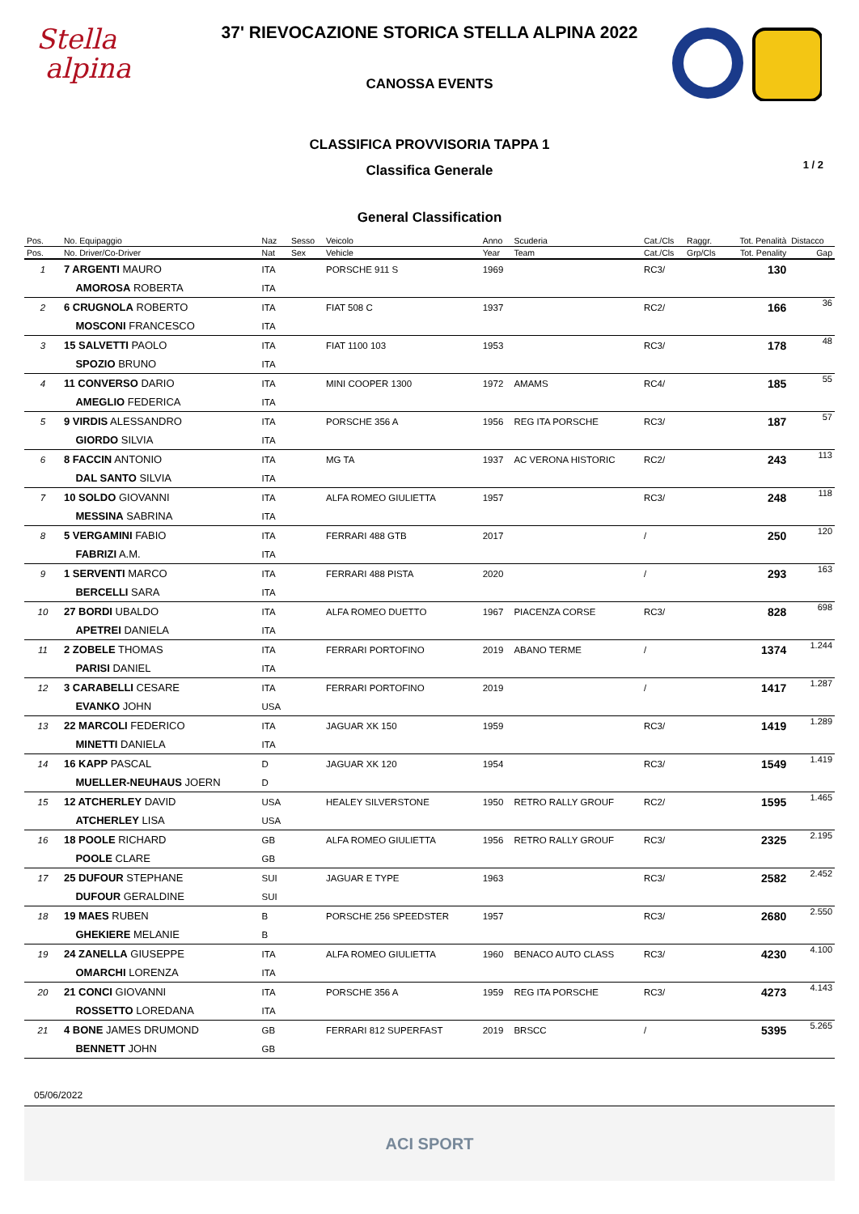Stella
alpina
37' RIEVOCAZIONE STORICA STELLA ALPINA 2022
CANOSSA EVENTS
CLASSIFICA PROVVISORIA TAPPA 1
Classifica Generale
1 / 2
General Classification
| Pos. | No. Equipaggio | Naz | Sesso | Veicolo | Anno | Scuderia | Cat./Cls | Raggr. | Tot. Penalità | Distacco |
| --- | --- | --- | --- | --- | --- | --- | --- | --- | --- | --- |
| Pos. | No. Driver/Co-Driver | Nat | Sex | Vehicle | Year | Team | Cat./Cls | Grp/Cls | Tot. Penality | Gap |
| 1 | 7 ARGENTI MAURO | ITA | | PORSCHE 911 S | 1969 | | RC3/ | | 130 | |
| | AMOROSA ROBERTA | ITA | | | | | | | | |
| 2 | 6 CRUGNOLA ROBERTO | ITA | | FIAT 508 C | 1937 | | RC2/ | | 166 | 36 |
| | MOSCONI FRANCESCO | ITA | | | | | | | | |
| 3 | 15 SALVETTI PAOLO | ITA | | FIAT 1100 103 | 1953 | | RC3/ | | 178 | 48 |
| | SPOZIO BRUNO | ITA | | | | | | | | |
| 4 | 11 CONVERSO DARIO | ITA | | MINI COOPER 1300 | 1972 | AMAMS | RC4/ | | 185 | 55 |
| | AMEGLIO FEDERICA | ITA | | | | | | | | |
| 5 | 9 VIRDIS ALESSANDRO | ITA | | PORSCHE 356 A | 1956 | REG ITA PORSCHE | RC3/ | | 187 | 57 |
| | GIORDO SILVIA | ITA | | | | | | | | |
| 6 | 8 FACCIN ANTONIO | ITA | | MG TA | 1937 | AC VERONA HISTORIC | RC2/ | | 243 | 113 |
| | DAL SANTO SILVIA | ITA | | | | | | | | |
| 7 | 10 SOLDO GIOVANNI | ITA | | ALFA ROMEO GIULIETTA | 1957 | | RC3/ | | 248 | 118 |
| | MESSINA SABRINA | ITA | | | | | | | | |
| 8 | 5 VERGAMINI FABIO | ITA | | FERRARI 488 GTB | 2017 | | / | | 250 | 120 |
| | FABRIZI A.M. | ITA | | | | | | | | |
| 9 | 1 SERVENTI MARCO | ITA | | FERRARI 488 PISTA | 2020 | | / | | 293 | 163 |
| | BERCELLI SARA | ITA | | | | | | | | |
| 10 | 27 BORDI UBALDO | ITA | | ALFA ROMEO DUETTO | 1967 | PIACENZA CORSE | RC3/ | | 828 | 698 |
| | APETREI DANIELA | ITA | | | | | | | | |
| 11 | 2 ZOBELE THOMAS | ITA | | FERRARI PORTOFINO | 2019 | ABANO TERME | / | | 1374 | 1.244 |
| | PARISI DANIEL | ITA | | | | | | | | |
| 12 | 3 CARABELLI CESARE | ITA | | FERRARI PORTOFINO | 2019 | | / | | 1417 | 1.287 |
| | EVANKO JOHN | USA | | | | | | | | |
| 13 | 22 MARCOLI FEDERICO | ITA | | JAGUAR XK 150 | 1959 | | RC3/ | | 1419 | 1.289 |
| | MINETTI DANIELA | ITA | | | | | | | | |
| 14 | 16 KAPP PASCAL | D | | JAGUAR XK 120 | 1954 | | RC3/ | | 1549 | 1.419 |
| | MUELLER-NEUHAUS JOERN | D | | | | | | | | |
| 15 | 12 ATCHERLEY DAVID | USA | | HEALEY SILVERSTONE | 1950 | RETRO RALLY GROUF | RC2/ | | 1595 | 1.465 |
| | ATCHERLEY LISA | USA | | | | | | | | |
| 16 | 18 POOLE RICHARD | GB | | ALFA ROMEO GIULIETTA | 1956 | RETRO RALLY GROUF | RC3/ | | 2325 | 2.195 |
| | POOLE CLARE | GB | | | | | | | | |
| 17 | 25 DUFOUR STEPHANE | SUI | | JAGUAR E TYPE | 1963 | | RC3/ | | 2582 | 2.452 |
| | DUFOUR GERALDINE | SUI | | | | | | | | |
| 18 | 19 MAES RUBEN | B | | PORSCHE 256 SPEEDSTER | 1957 | | RC3/ | | 2680 | 2.550 |
| | GHEKIERE MELANIE | B | | | | | | | | |
| 19 | 24 ZANELLA GIUSEPPE | ITA | | ALFA ROMEO GIULIETTA | 1960 | BENACO AUTO CLASS | RC3/ | | 4230 | 4.100 |
| | OMARCHI LORENZA | ITA | | | | | | | | |
| 20 | 21 CONCI GIOVANNI | ITA | | PORSCHE 356 A | 1959 | REG ITA PORSCHE | RC3/ | | 4273 | 4.143 |
| | ROSSETTO LOREDANA | ITA | | | | | | | | |
| 21 | 4 BONE JAMES DRUMOND | GB | | FERRARI 812 SUPERFAST | 2019 | BRSCC | / | | 5395 | 5.265 |
| | BENNETT JOHN | GB | | | | | | | | |
05/06/2022
ACI SPORT